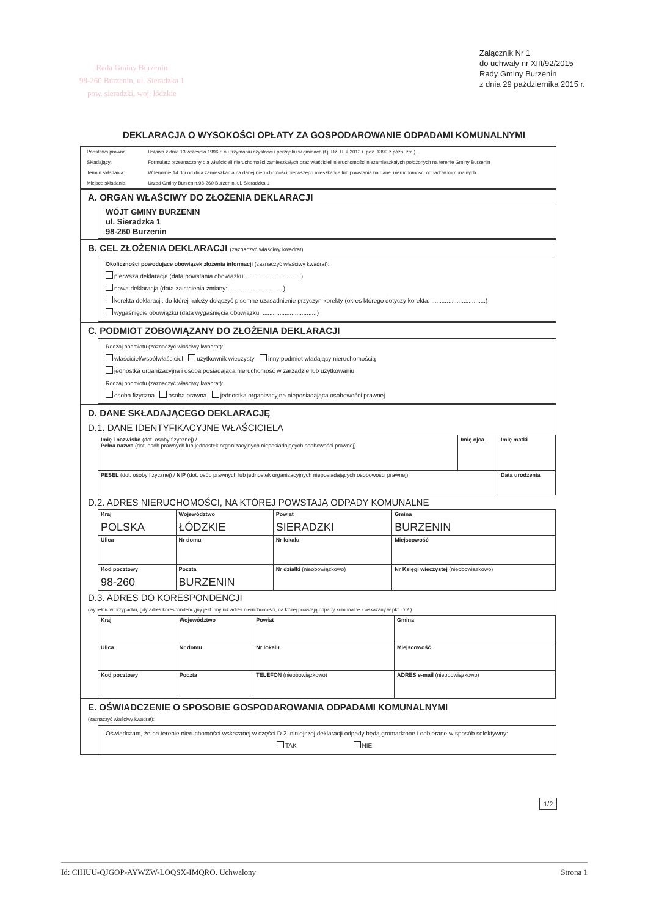Rada Gminy Burzenin
98-260 Burzenin, ul. Sieradzka 1
pow. sieradzki, woj. łódzkie
Załącznik Nr 1
do uchwały nr XIII/92/2015
Rady Gminy Burzenin
z dnia 29 października 2015 r.
DEKLARACJA O WYSOKOŚCI OPŁATY ZA GOSPODAROWANIE ODPADAMI KOMUNALNYMI
| Podstawa prawna: | Ustawa z dnia 13 września 1996 r. o utrzymaniu czystości i porządku w gminach (t.j. Dz. U. z 2013 r. poz. 1399 z późn. zm.). |
| Składający: | Formularz przeznaczony dla właścicieli nieruchomości zamieszkałych oraz właścicieli nieruchomości niezamieszkałych położonych na terenie Gminy Burzenin |
| Termin składania: | W terminie 14 dni od dnia zamieszkania na danej nieruchomości pierwszego mieszkańca lub powstania na danej nieruchomości odpadów komunalnych. |
| Miejsce składania: | Urząd Gminy Burzenin,98-260 Burzenin, ul. Sieradzka 1 |
A. ORGAN WŁAŚCIWY DO ZŁOŻENIA DEKLARACJI
WÓJT GMINY BURZENIN
ul. Sieradzka 1
98-260 Burzenin
B. CEL ZŁOŻENIA DEKLARACJI (zaznaczyć właściwy kwadrat)
Okoliczności powodujące obowiązek złożenia informacji (zaznaczyć właściwy kwadrat):
pierwsza deklaracja (data powstania obowiązku: ................................)
nowa deklaracja (data zaistnienia zmiany: ................................)
korekta deklaracji, do której należy dołączyć pisemne uzasadnienie przyczyn korekty (okres którego dotyczy korekta: ................................)
wygaśnięcie obowiązku (data wygaśnięcia obowiązku: ................................)
C. PODMIOT ZOBOWIĄZANY DO ZŁOŻENIA DEKLARACJI
Rodzaj podmiotu (zaznaczyć właściwy kwadrat):
właściciel/współwłaściciel użytkownik wieczysty inny podmiot władający nieruchomością
jednostka organizacyjna i osoba posiadająca nieruchomość w zarządzie lub użytkowaniu
Rodzaj podmiotu (zaznaczyć właściwy kwadrat):
osoba fizyczna osoba prawna jednostka organizacyjna nieposiadająca osobowości prawnej
D. DANE SKŁADAJĄCEGO DEKLARACJĘ
D.1. DANE IDENTYFIKACYJNE WŁAŚCICIELA
| Imię i nazwisko (dot. osoby fizycznej) / Pełna nazwa (dot. osób prawnych lub jednostek organizacyjnych nieposiadających osobowości prawnej) | Imię ojca | Imię matki |
| PESEL (dot. osoby fizycznej) / NIP (dot. osób prawnych lub jednostek organizacyjnych nieposiadających osobowości prawnej) | | Data urodzenia |
D.2. ADRES NIERUCHOMOŚCI, NA KTÓREJ POWSTAJĄ ODPADY KOMUNALNE
| Kraj POLSKA | Województwo ŁÓDZKIE | | Powiat SIERADZKI | | Gmina BURZENIN |
| Ulica | | Nr domu | Nr lokalu | Miejscowość | |
| Kod pocztowy 98-260 | Poczta BURZENIN | | Nr działki (nieobowiązkowo) | Nr Księgi wieczystej (nieobowiązkowo) | |
D.3. ADRES DO KORESPONDENCJI
(wypełnić w przypadku, gdy adres korespondencyjny jest inny niż adres nieruchomości, na której powstają odpady komunalne - wskazany w pkt. D.2.)
| Kraj | Województwo | | Powiat | | Gmina |
| Ulica | | Nr domu | Nr lokalu | Miejscowość | |
| Kod pocztowy | Poczta | | TELEFON (nieobowiązkowo) | | ADRES e-mail (nieobowiązkowo) |
E. OŚWIADCZENIE O SPOSOBIE GOSPODAROWANIA ODPADAMI KOMUNALNYMI
(zaznaczyć właściwy kwadrat):
Oświadczam, że na terenie nieruchomości wskazanej w części D.2. niniejszej deklaracji odpady będą gromadzone i odbierane w sposób selektywny:
TAK NIE
1/2
Id: CIHUU-QJGOP-AYWZW-LOQSX-IMQRO. Uchwalony Strona 1